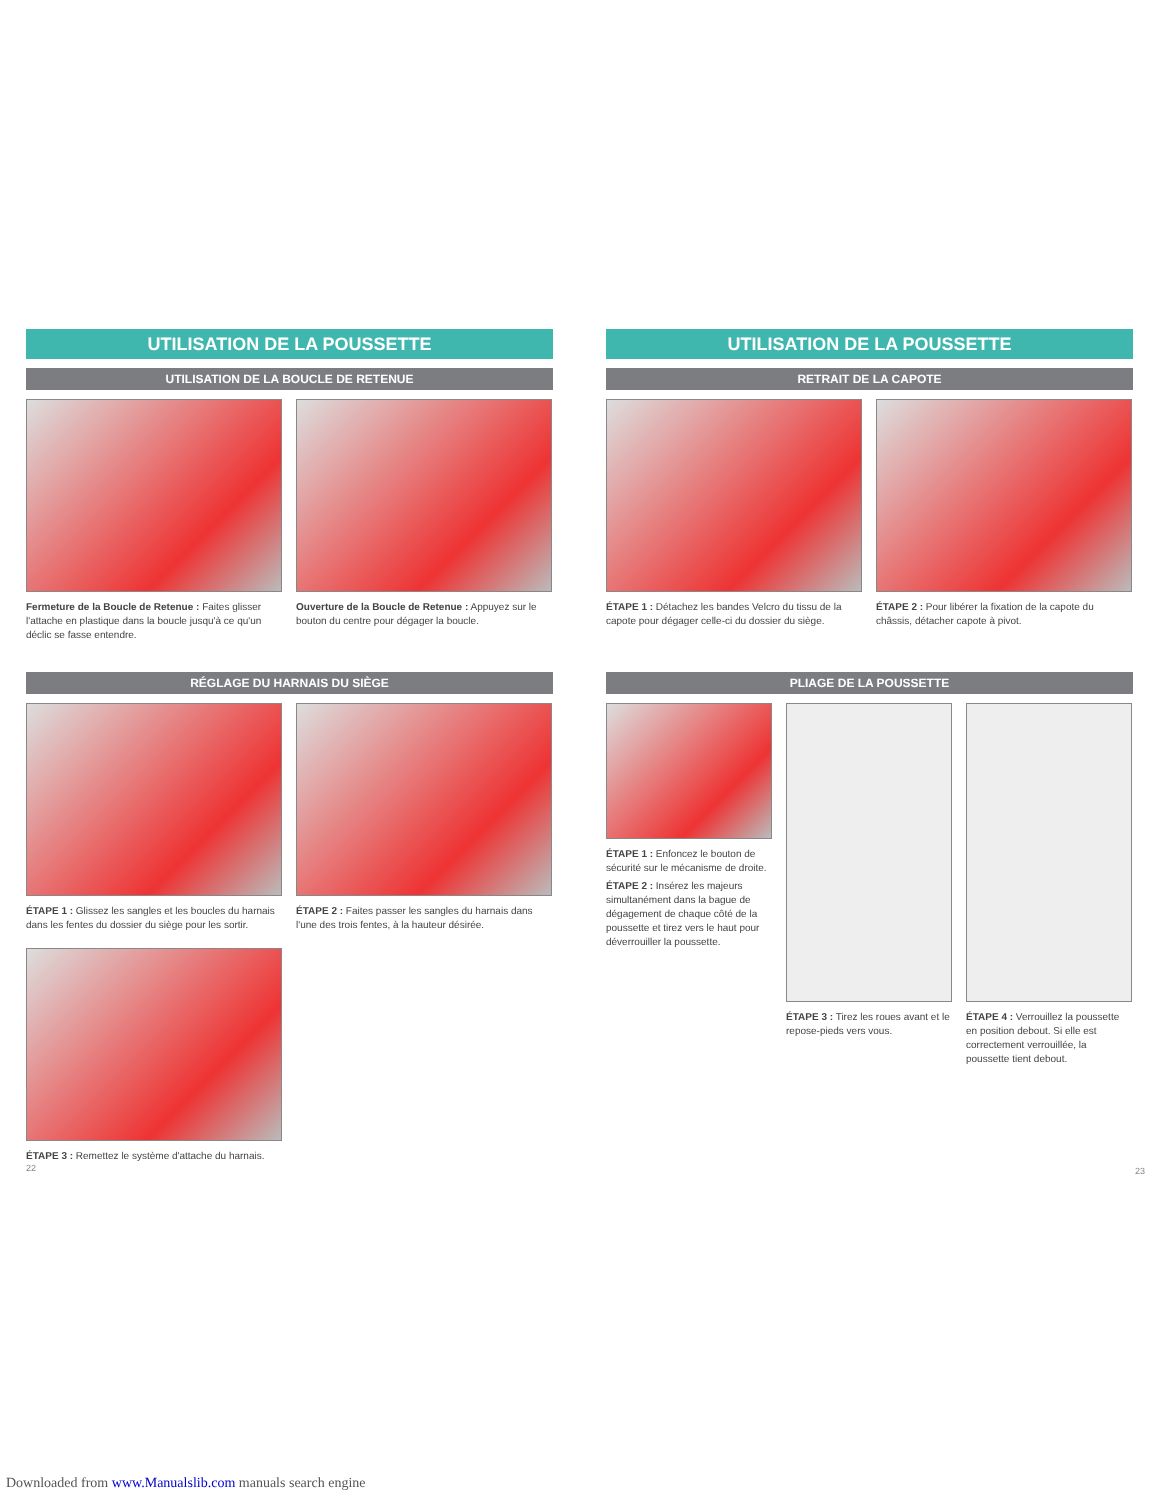UTILISATION DE LA POUSSETTE
UTILISATION DE LA BOUCLE DE RETENUE
Fermeture de la Boucle de Retenue : Faites glisser l'attache en plastique dans la boucle jusqu'à ce qu'un déclic se fasse entendre.
Ouverture de la Boucle de Retenue : Appuyez sur le bouton du centre pour dégager la boucle.
RÉGLAGE DU HARNAIS DU SIÈGE
ÉTAPE 1 : Glissez les sangles et les boucles du harnais dans les fentes du dossier du siège pour les sortir.
ÉTAPE 2 : Faites passer les sangles du harnais dans l'une des trois fentes, à la hauteur désirée.
ÉTAPE 3 : Remettez le système d'attache du harnais.
22
UTILISATION DE LA POUSSETTE
RETRAIT DE LA CAPOTE
ÉTAPE 1 : Détachez les bandes Velcro du tissu de la capote pour dégager celle-ci du dossier du siège.
ÉTAPE 2 : Pour libérer la fixation de la capote du châssis, détacher capote à pivot.
PLIAGE DE LA POUSSETTE
ÉTAPE 1 : Enfoncez le bouton de sécurité sur le mécanisme de droite.
ÉTAPE 2 : Insérez les majeurs simultanément dans la bague de dégagement de chaque côté de la poussette et tirez vers le haut pour déverrouiller la poussette.
ÉTAPE 3 : Tirez les roues avant et le repose-pieds vers vous.
ÉTAPE 4 : Verrouillez la poussette en position debout. Si elle est correctement verrouillée, la poussette tient debout.
23
Downloaded from www.Manualslib.com manuals search engine